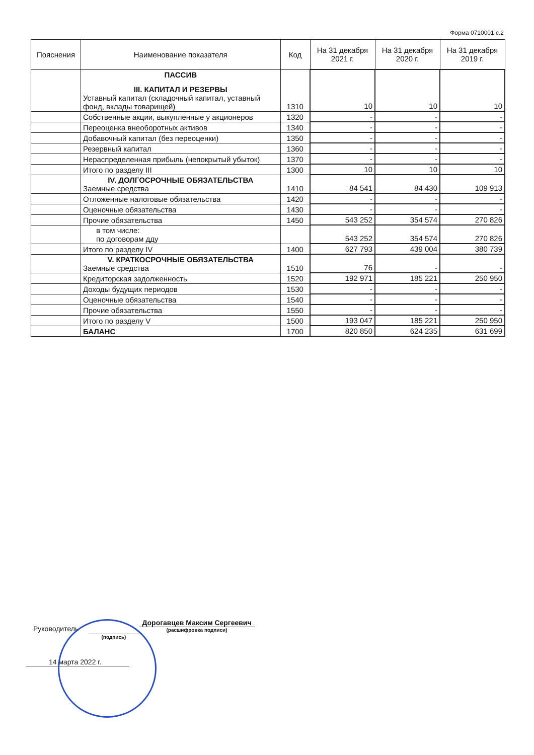Форма 0710001 с.2
| Пояснения | Наименование показателя | Код | На 31 декабря 2021 г. | На 31 декабря 2020 г. | На 31 декабря 2019 г. |
| --- | --- | --- | --- | --- | --- |
| | ПАССИВ III. КАПИТАЛ И РЕЗЕРВЫ Уставный капитал (складочный капитал, уставный фонд, вклады товарищей) | 1310 | 10 | 10 | 10 |
| | Собственные акции, выкупленные у акционеров | 1320 | - | - | - |
| | Переоценка внеоборотных активов | 1340 | - | - | - |
| | Добавочный капитал (без переоценки) | 1350 | - | - | - |
| | Резервный капитал | 1360 | - | - | - |
| | Нераспределенная прибыль (непокрытый убыток) | 1370 | - | - | - |
| | Итого по разделу III | 1300 | 10 | 10 | 10 |
| | IV. ДОЛГОСРОЧНЫЕ ОБЯЗАТЕЛЬСТВА Заемные средства | 1410 | 84 541 | 84 430 | 109 913 |
| | Отложенные налоговые обязательства | 1420 | - | - | - |
| | Оценочные обязательства | 1430 | - | - | - |
| | Прочие обязательства | 1450 | 543 252 | 354 574 | 270 826 |
| | в том числе: по договорам дду | | 543 252 | 354 574 | 270 826 |
| | Итого по разделу IV | 1400 | 627 793 | 439 004 | 380 739 |
| | V. КРАТКОСРОЧНЫЕ ОБЯЗАТЕЛЬСТВА Заемные средства | 1510 | 76 | - | - |
| | Кредиторская задолженность | 1520 | 192 971 | 185 221 | 250 950 |
| | Доходы будущих периодов | 1530 | - | - | - |
| | Оценочные обязательства | 1540 | - | - | - |
| | Прочие обязательства | 1550 | - | - | - |
| | Итого по разделу V | 1500 | 193 047 | 185 221 | 250 950 |
| | БАЛАНС | 1700 | 820 850 | 624 235 | 631 699 |
Руководитель
(подпись)
Дорогавцев Максим Сергеевич
(расшифровка подписи)
14 марта 2022 г.